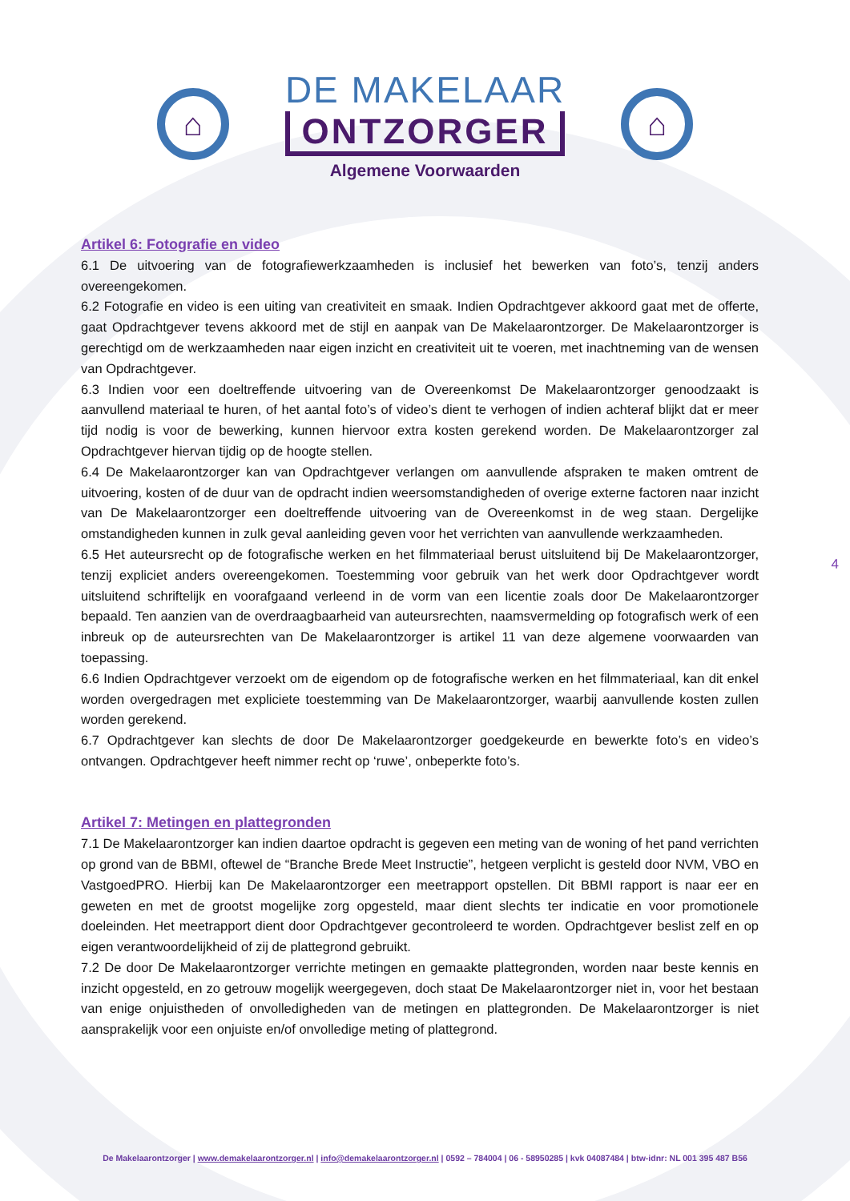⌂
DE MAKELAAR
ONTZORGER
Algemene Voorwaarden
⌂
Artikel 6: Fotografie en video
6.1 De uitvoering van de fotografiewerkzaamheden is inclusief het bewerken van foto’s, tenzij anders overeengekomen.
6.2 Fotografie en video is een uiting van creativiteit en smaak. Indien Opdrachtgever akkoord gaat met de offerte, gaat Opdrachtgever tevens akkoord met de stijl en aanpak van De Makelaarontzorger. De Makelaarontzorger is gerechtigd om de werkzaamheden naar eigen inzicht en creativiteit uit te voeren, met inachtneming van de wensen van Opdrachtgever.
6.3 Indien voor een doeltreffende uitvoering van de Overeenkomst De Makelaarontzorger genoodzaakt is aanvullend materiaal te huren, of het aantal foto’s of video’s dient te verhogen of indien achteraf blijkt dat er meer tijd nodig is voor de bewerking, kunnen hiervoor extra kosten gerekend worden. De Makelaarontzorger zal Opdrachtgever hiervan tijdig op de hoogte stellen.
6.4 De Makelaarontzorger kan van Opdrachtgever verlangen om aanvullende afspraken te maken omtrent de uitvoering, kosten of de duur van de opdracht indien weersomstandigheden of overige externe factoren naar inzicht van De Makelaarontzorger een doeltreffende uitvoering van de Overeenkomst in de weg staan. Dergelijke omstandigheden kunnen in zulk geval aanleiding geven voor het verrichten van aanvullende werkzaamheden.
6.5 Het auteursrecht op de fotografische werken en het filmmateriaal berust uitsluitend bij De Makelaarontzorger, tenzij expliciet anders overeengekomen. Toestemming voor gebruik van het werk door Opdrachtgever wordt uitsluitend schriftelijk en voorafgaand verleend in de vorm van een licentie zoals door De Makelaarontzorger bepaald. Ten aanzien van de overdraagbaarheid van auteursrechten, naamsvermelding op fotografisch werk of een inbreuk op de auteursrechten van De Makelaarontzorger is artikel 11 van deze algemene voorwaarden van toepassing.
6.6 Indien Opdrachtgever verzoekt om de eigendom op de fotografische werken en het filmmateriaal, kan dit enkel worden overgedragen met expliciete toestemming van De Makelaarontzorger, waarbij aanvullende kosten zullen worden gerekend.
6.7 Opdrachtgever kan slechts de door De Makelaarontzorger goedgekeurde en bewerkte foto’s en video’s ontvangen. Opdrachtgever heeft nimmer recht op ‘ruwe’, onbeperkte foto’s.
Artikel 7: Metingen en plattegronden
7.1 De Makelaarontzorger kan indien daartoe opdracht is gegeven een meting van de woning of het pand verrichten op grond van de BBMI, oftewel de “Branche Brede Meet Instructie”, hetgeen verplicht is gesteld door NVM, VBO en VastgoedPRO. Hierbij kan De Makelaarontzorger een meetrapport opstellen. Dit BBMI rapport is naar eer en geweten en met de grootst mogelijke zorg opgesteld, maar dient slechts ter indicatie en voor promotionele doeleinden. Het meetrapport dient door Opdrachtgever gecontroleerd te worden. Opdrachtgever beslist zelf en op eigen verantwoordelijkheid of zij de plattegrond gebruikt.
7.2 De door De Makelaarontzorger verrichte metingen en gemaakte plattegronden, worden naar beste kennis en inzicht opgesteld, en zo getrouw mogelijk weergegeven, doch staat De Makelaarontzorger niet in, voor het bestaan van enige onjuistheden of onvolledigheden van de metingen en plattegronden. De Makelaarontzorger is niet aansprakelijk voor een onjuiste en/of onvolledige meting of plattegrond.
4
De Makelaarontzorger | www.demakelaarontzorger.nl | info@demakelaarontzorger.nl | 0592 – 784004 | 06 - 58950285 | kvk 04087484 | btw-idnr: NL 001 395 487 B56